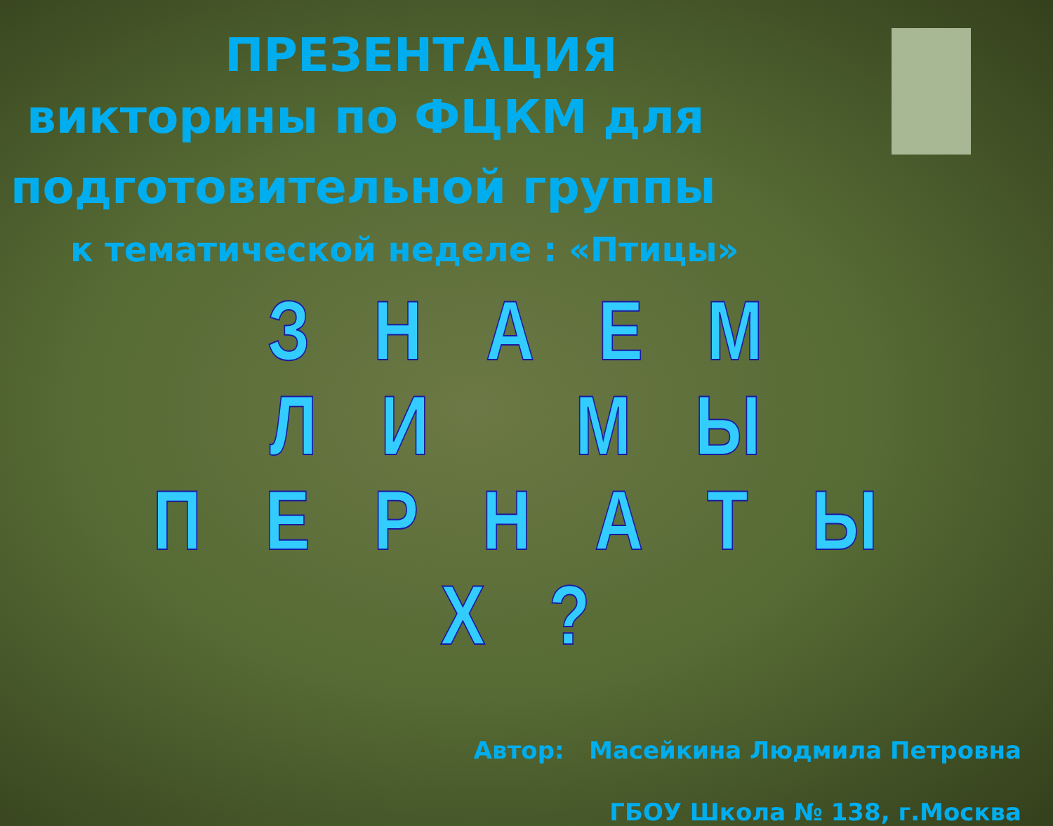ПРЕЗЕНТАЦИЯ
викторины по ФЦКМ для
подготовительной группы
к тематической неделе : «Птицы»
З Н А Е М
Л И М Ы
П Е Р Н А Т Ы Х ?
Автор: Масейкина Людмила Петровна
ГБОУ Школа № 138, г.Москва